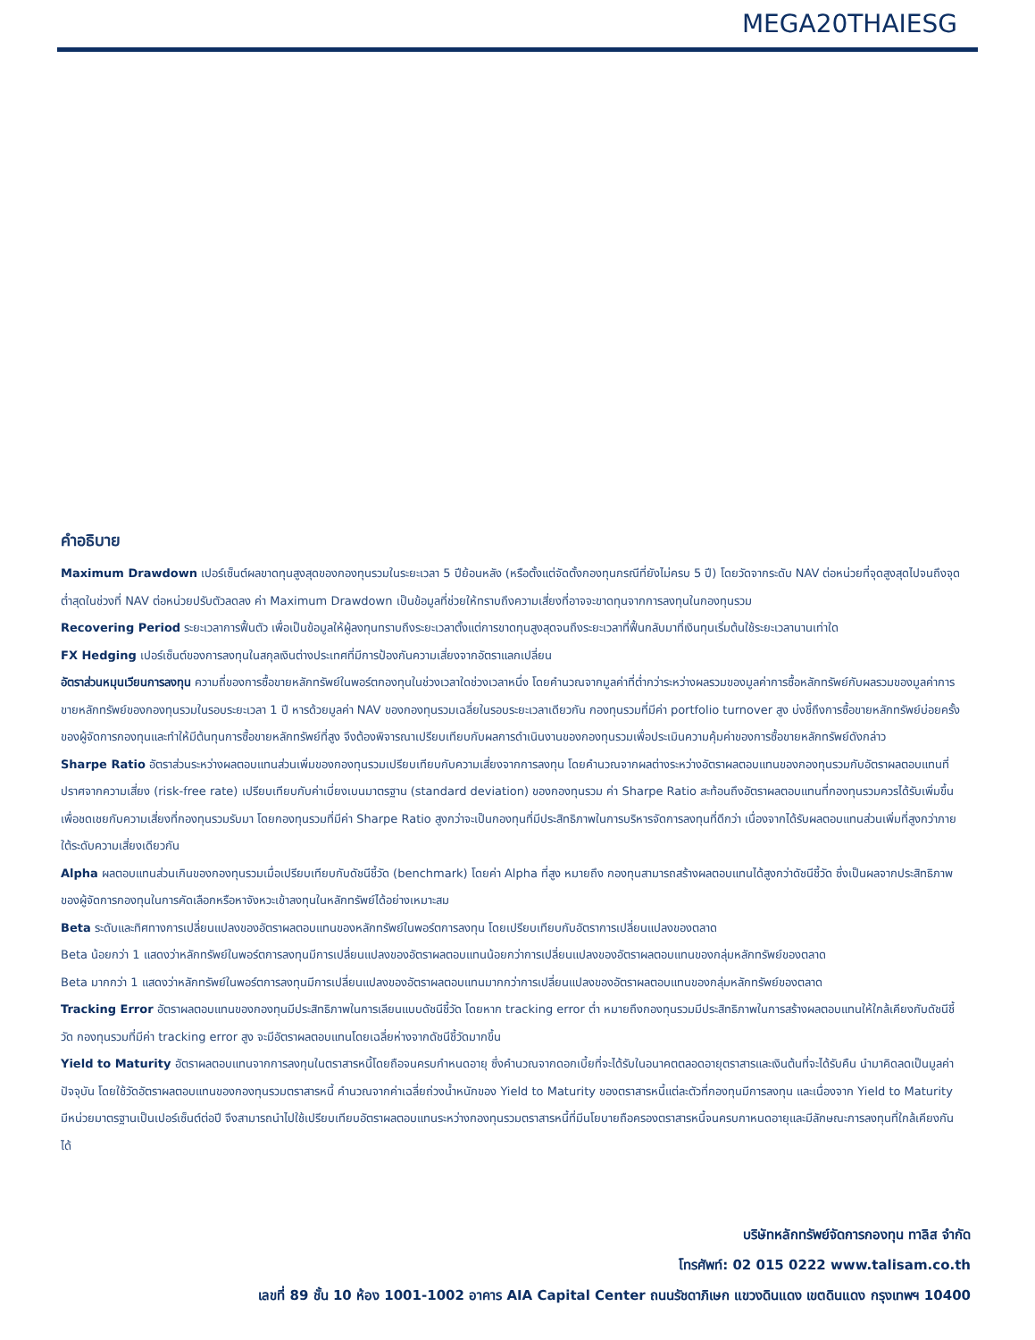MEGA20THAIESG
คำอธิบาย
Maximum Drawdown เปอร์เซ็นต์ผลขาดทุนสูงสุดของกองทุนรวมในระยะเวลา 5 ปีย้อนหลัง (หรือตั้งแต่จัดตั้งกองทุนกรณีที่ยังไม่ครบ 5 ปี) โดยวัดจากระดับ NAV ต่อหน่วยที่จุดสูงสุดไปจนถึงจุดต่ำสุดในช่วงที่ NAV ต่อหน่วยปรับตัวลดลง ค่า Maximum Drawdown เป็นข้อมูลที่ช่วยให้ทราบถึงความเสี่ยงที่อาจจะขาดทุนจากการลงทุนในกองทุนรวม
Recovering Period ระยะเวลาการฟื้นตัว เพื่อเป็นข้อมูลให้ผู้ลงทุนทราบถึงระยะเวลาตั้งแต่การขาดทุนสูงสุดจนถึงระยะเวลาที่ฟื้นกลับมาที่เงินทุนเริ่มต้นใช้ระยะเวลานานเท่าใด
FX Hedging เปอร์เซ็นต์ของการลงทุนในสกุลเงินต่างประเทศที่มีการป้องกันความเสี่ยงจากอัตราแลกเปลี่ยน
อัตราส่วนหมุนเวียนการลงทุน ความถี่ของการซื้อขายหลักทรัพย์ในพอร์ตกองทุนในช่วงเวลาใดช่วงเวลาหนึ่ง โดยคำนวณจากมูลค่าที่ต่ำกว่าระหว่างผลรวมของมูลค่าการซื้อหลักทรัพย์กับผลรวมของมูลค่าการขายหลักทรัพย์ของกองทุนรวมในรอบระยะเวลา 1 ปี หารด้วยมูลค่า NAV ของกองทุนรวมเฉลี่ยในรอบระยะเวลาเดียวกัน กองทุนรวมที่มีค่า portfolio turnover สูง บ่งชี้ถึงการซื้อขายหลักทรัพย์บ่อยครั้งของผู้จัดการกองทุนและทำให้มีต้นทุนการซื้อขายหลักทรัพย์ที่สูง จึงต้องพิจารณาเปรียบเทียบกับผลการดำเนินงานของกองทุนรวมเพื่อประเมินความคุ้มค่าของการซื้อขายหลักทรัพย์ดังกล่าว
Sharpe Ratio อัตราส่วนระหว่างผลตอบแทนส่วนเพิ่มของกองทุนรวมเปรียบเทียบกับความเสี่ยงจากการลงทุน โดยคำนวณจากผลต่างระหว่างอัตราผลตอบแทนของกองทุนรวมกับอัตราผลตอบแทนที่ปราศจากความเสี่ยง (risk-free rate) เปรียบเทียบกับค่าเบี่ยงเบนมาตรฐาน (standard deviation) ของกองทุนรวม ค่า Sharpe Ratio สะท้อนถึงอัตราผลตอบแทนที่กองทุนรวมควรได้รับเพิ่มขึ้นเพื่อชดเชยกับความเสี่ยงที่กองทุนรวมรับมา โดยกองทุนรวมที่มีค่า Sharpe Ratio สูงกว่าจะเป็นกองทุนที่มีประสิทธิภาพในการบริหารจัดการลงทุนที่ดีกว่า เนื่องจากได้รับผลตอบแทนส่วนเพิ่มที่สูงกว่าภายใต้ระดับความเสี่ยงเดียวกัน
Alpha ผลตอบแทนส่วนเกินของกองทุนรวมเมื่อเปรียบเทียบกับดัชนีชี้วัด (benchmark) โดยค่า Alpha ที่สูง หมายถึง กองทุนสามารถสร้างผลตอบแทนได้สูงกว่าดัชนีชี้วัด ซึ่งเป็นผลจากประสิทธิภาพของผู้จัดการกองทุนในการคัดเลือกหรือหาจังหวะเข้าลงทุนในหลักทรัพย์ได้อย่างเหมาะสม
Beta ระดับและทิศทางการเปลี่ยนแปลงของอัตราผลตอบแทนของหลักทรัพย์ในพอร์ตการลงทุน โดยเปรียบเทียบกับอัตราการเปลี่ยนแปลงของตลาด
Beta น้อยกว่า 1 แสดงว่าหลักทรัพย์ในพอร์ตการลงทุนมีการเปลี่ยนแปลงของอัตราผลตอบแทนน้อยกว่าการเปลี่ยนแปลงของอัตราผลตอบแทนของกลุ่มหลักทรัพย์ของตลาด
Beta มากกว่า 1 แสดงว่าหลักทรัพย์ในพอร์ตการลงทุนมีการเปลี่ยนแปลงของอัตราผลตอบแทนมากกว่าการเปลี่ยนแปลงของอัตราผลตอบแทนของกลุ่มหลักทรัพย์ของตลาด
Tracking Error อัตราผลตอบแทนของกองทุนมีประสิทธิภาพในการเลียนแบบดัชนีชี้วัด โดยหาก tracking error ต่ำ หมายถึงกองทุนรวมมีประสิทธิภาพในการสร้างผลตอบแทนให้ใกล้เคียงกับดัชนีชี้วัด กองทุนรวมที่มีค่า tracking error สูง จะมีอัตราผลตอบแทนโดยเฉลี่ยห่างจากดัชนีชี้วัดมากขึ้น
Yield to Maturity อัตราผลตอบแทนจากการลงทุนในตราสารหนี้โดยถือจนครบกำหนดอายุ ซึ่งคำนวณจากดอกเบี้ยที่จะได้รับในอนาคตตลอดอายุตราสารและเงินต้นที่จะได้รับคืน นำมาคิดลดเป็นมูลค่าปัจจุบัน โดยใช้วัดอัตราผลตอบแทนของกองทุนรวมตราสารหนี้ คำนวณจากค่าเฉลี่ยถ่วงน้ำหนักของ Yield to Maturity ของตราสารหนี้แต่ละตัวที่กองทุนมีการลงทุน และเนื่องจาก Yield to Maturity มีหน่วยมาตรฐานเป็นเปอร์เซ็นต์ต่อปี จึงสามารถนำไปใช้เปรียบเทียบอัตราผลตอบแทนระหว่างกองทุนรวมตราสารหนี้ที่มีนโยบายถือครองตราสารหนี้จนครบกาหนดอายุและมีลักษณะการลงทุนที่ใกล้เคียงกันได้
บริษัทหลักทรัพย์จัดการกองทุน ทาลิส จำกัด
โทรศัพท์: 02 015 0222 www.talisam.co.th
เลขที่ 89 ชั้น 10 ห้อง 1001-1002 อาคาร AIA Capital Center ถนนรัชดาภิเษก แขวงดินแดง เขตดินแดง กรุงเทพฯ 10400